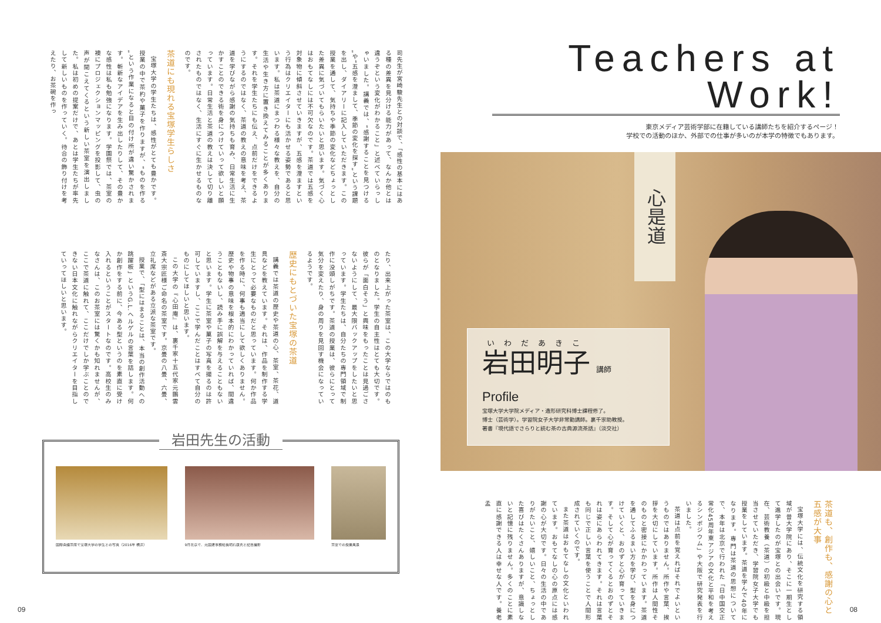Teachers at Work!
東京メディア芸術学部に在籍している講師たちを紹介するページ！
学校での活動のほか、外部での仕事が多いのが本学の特徴でもあります。
心是道
いわだあきこ
岩田明子 講師
Profile
宝塚大学大学院メディア・造形研究科博士課程修了。
博士（芸術学）。学習院女子大学非常勤講師。裏千家助教授。
著書『現代語でさらりと読む茶の古典源流茶話』（淡交社）
茶道も、創作も、感謝の心と
五感が大事
宝塚大学には、伝統文化を研究する領域が昔大学院にあり、そこに一期生として進学したのが宝塚との出会いです。現在、芸術教養（茶道）の初級と中級を担当させていただき、学習院女子大学でも授業をしています。茶道を学んで40年になります。専門は茶道の思想についてで、本年は北京で行われた「日中国交正常化45周年東アジアの文化と平和を考えるシンポジウム」や大阪で研究発表を行いました。
茶道は点前を覚えればそれでよいというものではありません。所作や言葉、挨拶を大切にしています。所作は人間性そのものと密接にかかわっています。茶道を通してふるまい方を学び、型を身につけていくと、おのずと心が育っていきます。そして心が育ってくるとおのずとそれは姿にあらわれてきます。それは言葉も同じで正しい言葉を使うことで人間形成されていくのです。
また茶道はおもてなしの文化といわれています。おもてなしの心の原点には感謝の心が大切です。日々の生活の中でありがたいこと、嬉しいこと、ちょっとした喜びはたくさんありますが、意識しないと記憶に残りません。多くのことに素直に感謝できる人は幸せな人です。養老孟
08
司先生が宮崎駿先生との対談で、「感性の基本にはある種の差異を見分ける能力があって、なんか他とは違うぞという変化がわかること」と述べていらっしゃいました。講義では、“感謝することを見つける„や“五感を澄まして、季節の変化を探す„という課題を出し、ダイアリーに記入していただきます。この授業を通して、気持ちや季節の変化などちょっとした差異に気づいてもらいたいと思います。気づく心はおもてなしには不可欠なのです。茶道では五感を対象物に傾斜させていきますが、五感を澄ますという行為はクリエイターにも活かせる姿勢であると思います。私は茶道にまつわる様々な教えを、自分の生活や生き方に置き換えてみることが多くあります。それを学生たちにも伝え、点前だけをできるようにするのではなく、茶道の教えの意味を考え、茶道を学びながら感謝の気持ちも育み、日常生活に生かすことのできる術を身につけていって欲しいと願っています。日常生活と茶道の教えは決して切り離されたものではなく、生活にすぐに生かせるものなのです。
茶道にも現れる宝塚学生らしさ
宝塚大学の学生たちは、感性がとても豊かです。授業の中で茶杓や菓子を作りますが、“ものを作る„という作業になると目の付け所が違い驚かされます。斬新なアイデアを生み出したりして、その豊かな感性は私も勉強になります。学園祭では、茶室の襖にプロジェクションマッピングを投影して、虫の声が聞こえてくるという新しい茶室を演出しました。私は初めの提案だけで、あとは学生たちが率先して新しいものを作っていく。待合の飾り付けを考えたり、お茶碗を作っ
たり、出来上がった茶室は、この大学ならではのものとなりました。学生の自主性はとても大切です。彼らが「面白そう」と興味をもったことは見過ごさないようにして、最大限バックアップをしたいと思っています。学生たちは、自分たちの専門領域で制作に没頭しがちです。茶道の授業は、彼らにとって気分を変えたり、身の周りを見回す機会になっているようです。
歴史にもとづいた宝塚の茶道
講義では茶道の歴史や茶道の心、茶室、茶花、道具などを教えています。それは、作品を制作する学生にとって必要なものだと思っています。何か作品を作る時に、何事も適当にして欲しくありません。歴史や物事の意味を根本的にわかっていれば、間違うこともないし、読み手に誤解を与えることもないと思います。学生に茶室や菓子の写真を撮るのは許可していますし、ここで学んだことはすべて自分のものにしてほしいと思います。
この大学の『心田庵』は、裏千家十五代家元鵬雲斎大宗匠様ご命名の茶室です。京畳の八畳、六畳、立礼席などがある立派な茶室です。
授業で、「型にはまることは、本当の創作活動への跳躍板」というG.L.ヘルゲルの言葉を話します。何か創作をする前に、今ある型というのを素直に受け入れるということがスタートなのです。高校生のみなさんは、このお茶室には驚くかも知れませんが、ここで茶道に触れて、ここだけでしか学ぶことのできない日本文化に触れながらクリエイターを目指していってほしいと思います。
岩田先生の活動
国際会議茶席で宝塚大学の学生との写真（2016年 横浜）
9月北京で、元国連事務総長明石康氏と記念撮影
茶室での授業風景
09